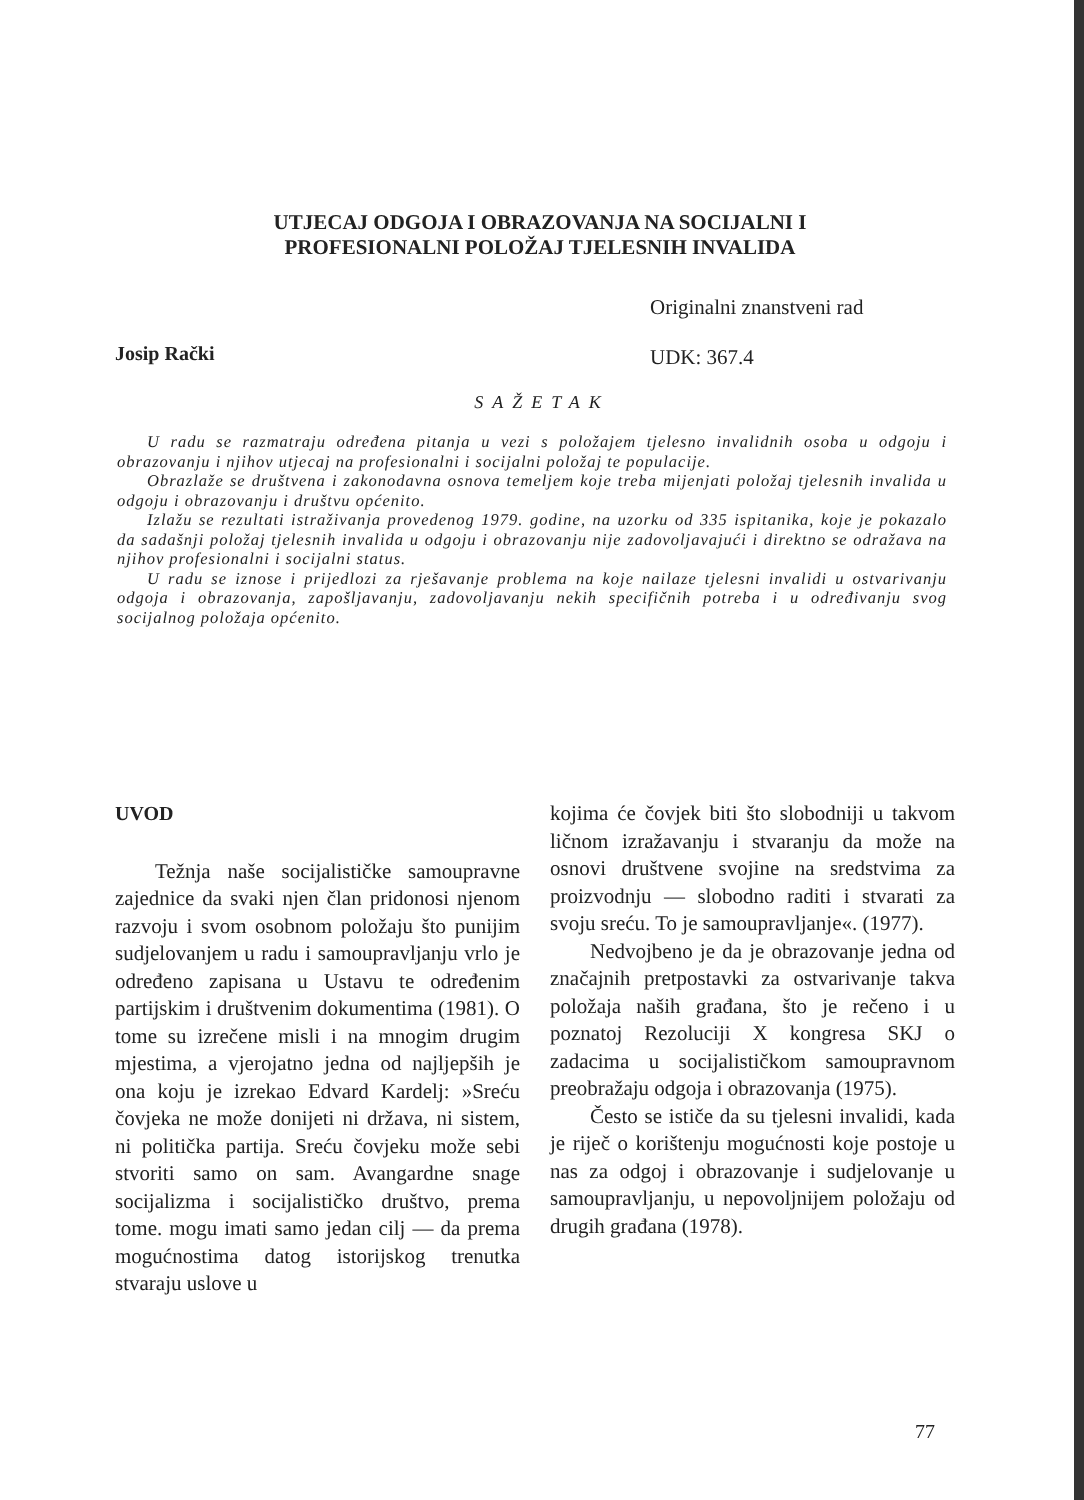UTJECAJ ODGOJA I OBRAZOVANJA NA SOCIJALNI I
PROFESIONALNI POLOŽAJ TJELESNIH INVALIDA
Originalni znanstveni rad
Josip Rački UDK: 367.4
SAŽETAK
U radu se razmatraju određena pitanja u vezi s položajem tjelesno invalidnih osoba u odgoju i obrazovanju i njihov utjecaj na profesionalni i socijalni položaj te populacije.
Obrazlaže se društvena i zakonodavna osnova temeljem koje treba mijenjati položaj tjelesnih invalida u odgoju i obrazovanju i društvu općenito.
Izlažu se rezultati istraživanja provedenog 1979. godine, na uzorku od 335 ispitanika, koje je pokazalo da sadašnji položaj tjelesnih invalida u odgoju i obrazovanju nije zadovoljavajući i direktno se odražava na njihov profesionalni i socijalni status.
U radu se iznose i prijedlozi za rješavanje problema na koje nailaze tjelesni invalidi u ostvarivanju odgoja i obrazovanja, zapošljavanju, zadovoljavanju nekih specifičnih potreba i u određivanju svog socijalnog položaja općenito.
UVOD
Težnja naše socijalističke samoupravne zajednice da svaki njen član pridonosi njenom razvoju i svom osobnom položaju što punijim sudjelovanjem u radu i samoupravljanju vrlo je određeno zapisana u Ustavu te određenim partijskim i društvenim dokumentima (1981). O tome su izrečene misli i na mnogim drugim mjestima, a vjerojatno jedna od najljepših je ona koju je izrekao Edvard Kardelj: »Sreću čovjeka ne može donijeti ni država, ni sistem, ni politička partija. Sreću čovjeku može sebi stvoriti samo on sam. Avangardne snage socijalizma i socijalističko društvo, prema tome. mogu imati samo jedan cilj — da prema mogućnostima datog istorijskog trenutka stvaraju uslove u
kojima će čovjek biti što slobodniji u takvom ličnom izražavanju i stvaranju da može na osnovi društvene svojine na sredstvima za proizvodnju — slobodno raditi i stvarati za svoju sreću. To je samoupravljanje«. (1977).
Nedvojbeno je da je obrazovanje jedna od značajnih pretpostavki za ostvarivanje takva položaja naših građana, što je rečeno i u poznatoj Rezoluciji X kongresa SKJ o zadacima u socijalističkom samoupravnom preobražaju odgoja i obrazovanja (1975).
Često se ističe da su tjelesni invalidi, kada je riječ o korištenju mogućnosti koje postoje u nas za odgoj i obrazovanje i sudjelovanje u samoupravljanju, u nepovoljnijem položaju od drugih građana (1978).
77